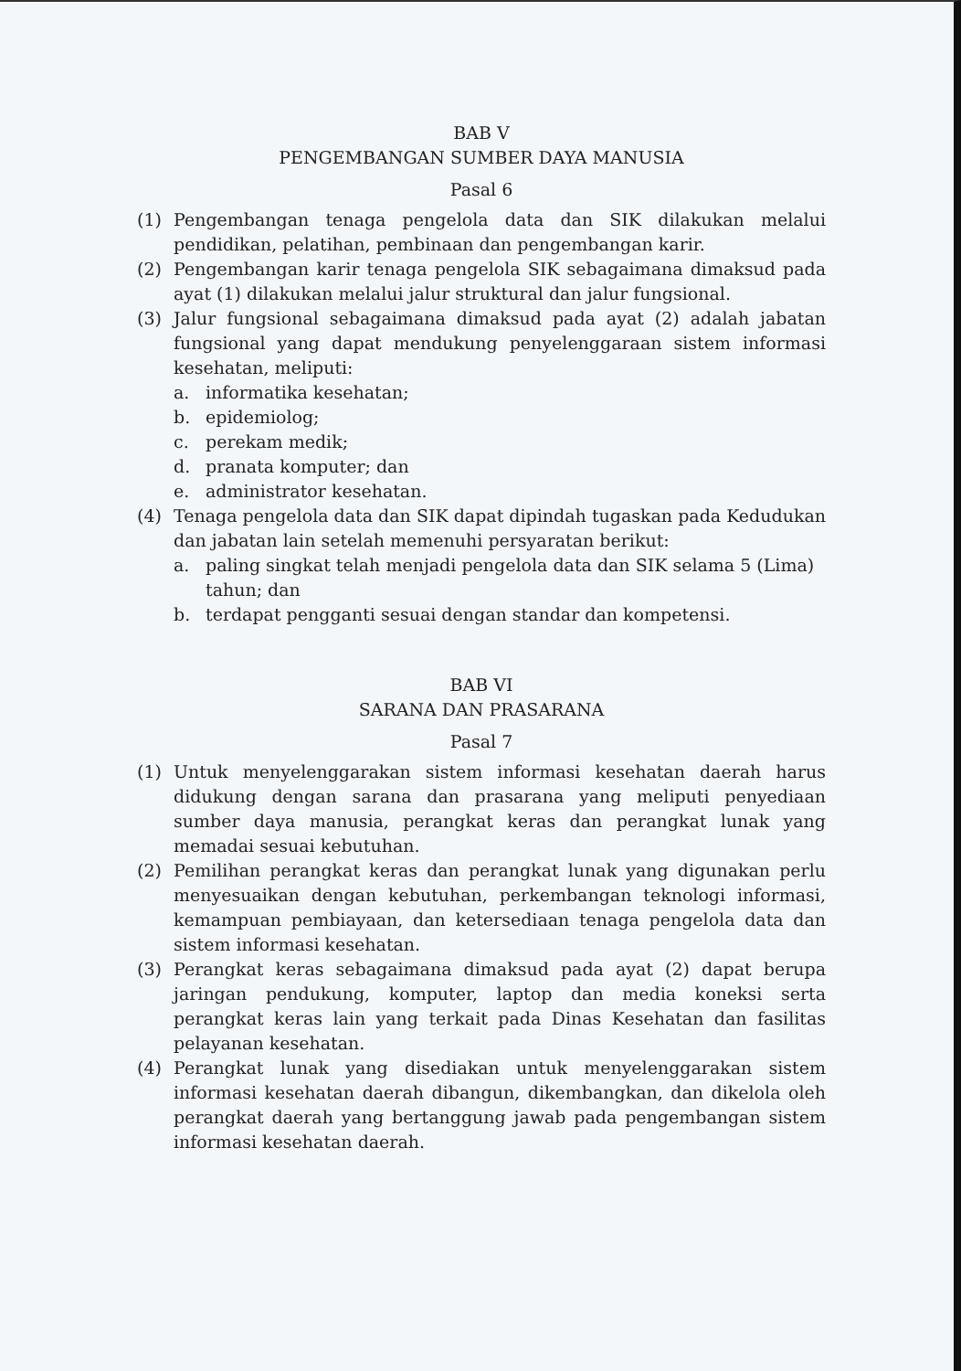BAB V
PENGEMBANGAN SUMBER DAYA MANUSIA
Pasal 6
(1) Pengembangan tenaga pengelola data dan SIK dilakukan melalui pendidikan, pelatihan, pembinaan dan pengembangan karir.
(2) Pengembangan karir tenaga pengelola SIK sebagaimana dimaksud pada ayat (1) dilakukan melalui jalur struktural dan jalur fungsional.
(3) Jalur fungsional sebagaimana dimaksud pada ayat (2) adalah jabatan fungsional yang dapat mendukung penyelenggaraan sistem informasi kesehatan, meliputi:
a. informatika kesehatan;
b. epidemiolog;
c. perekam medik;
d. pranata komputer; dan
e. administrator kesehatan.
(4) Tenaga pengelola data dan SIK dapat dipindah tugaskan pada Kedudukan dan jabatan lain setelah memenuhi persyaratan berikut:
a. paling singkat telah menjadi pengelola data dan SIK selama 5 (Lima) tahun; dan
b. terdapat pengganti sesuai dengan standar dan kompetensi.
BAB VI
SARANA DAN PRASARANA
Pasal 7
(1) Untuk menyelenggarakan sistem informasi kesehatan daerah harus didukung dengan sarana dan prasarana yang meliputi penyediaan sumber daya manusia, perangkat keras dan perangkat lunak yang memadai sesuai kebutuhan.
(2) Pemilihan perangkat keras dan perangkat lunak yang digunakan perlu menyesuaikan dengan kebutuhan, perkembangan teknologi informasi, kemampuan pembiayaan, dan ketersediaan tenaga pengelola data dan sistem informasi kesehatan.
(3) Perangkat keras sebagaimana dimaksud pada ayat (2) dapat berupa jaringan pendukung, komputer, laptop dan media koneksi serta perangkat keras lain yang terkait pada Dinas Kesehatan dan fasilitas pelayanan kesehatan.
(4) Perangkat lunak yang disediakan untuk menyelenggarakan sistem informasi kesehatan daerah dibangun, dikembangkan, dan dikelola oleh perangkat daerah yang bertanggung jawab pada pengembangan sistem informasi kesehatan daerah.